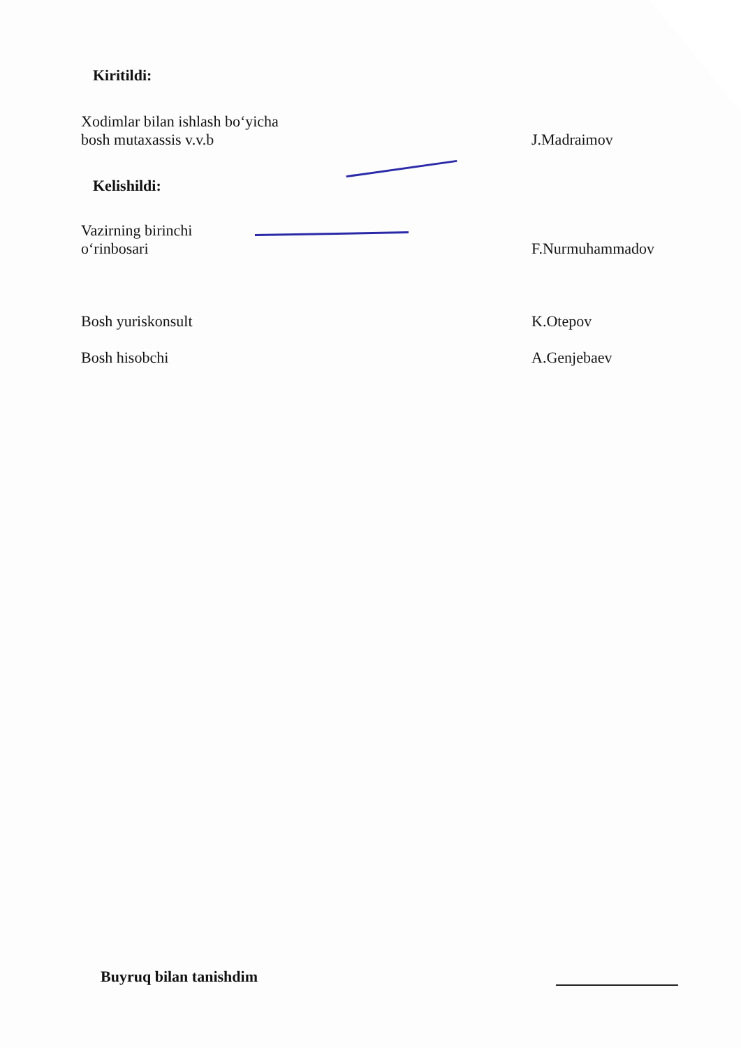Kiritildi:
Xodimlar bilan ishlash bo‘yicha
bosh mutaxassis v.v.b
J.Madraimov
Kelishildi:
Vazirning birinchi
o‘rinbosari
F.Nurmuhammadov
Bosh yuriskonsult
K.Otepov
Bosh hisobchi
A.Genjebaev
Buyruq bilan tanishdim